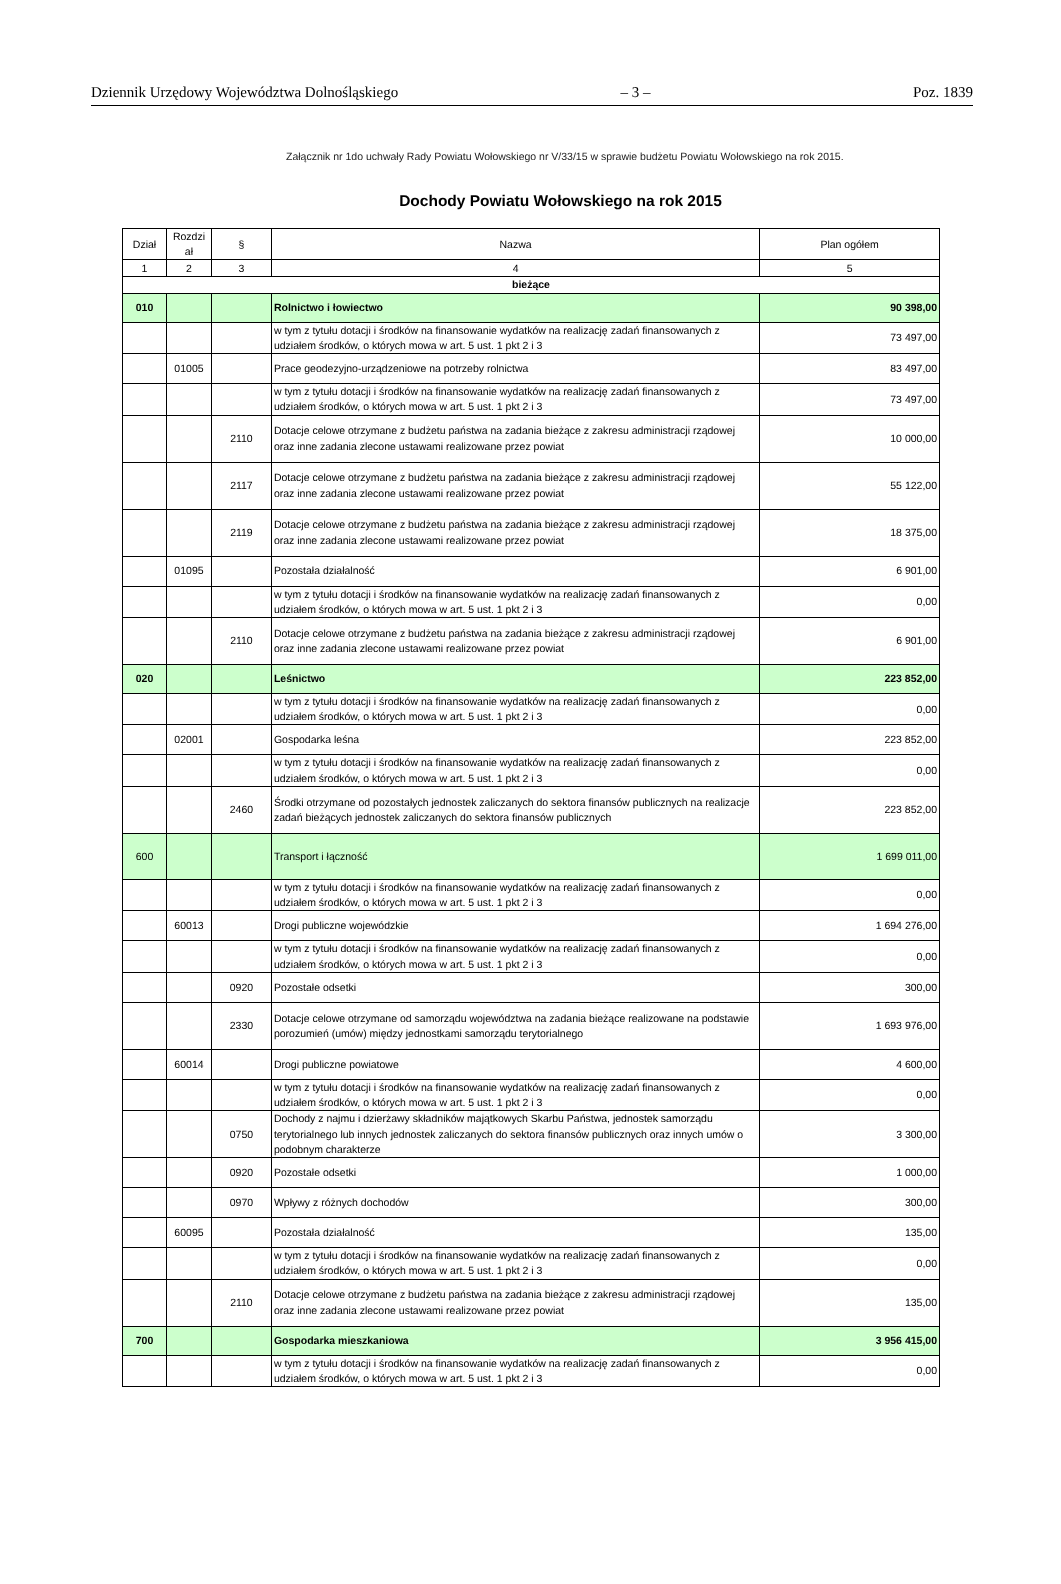Dziennik Urzędowy Województwa Dolnośląskiego – 3 – Poz. 1839
Załącznik nr 1do uchwały Rady Powiatu Wołowskiego nr V/33/15 w sprawie budżetu Powiatu Wołowskiego na rok 2015.
Dochody Powiatu Wołowskiego na rok 2015
| Dział | Rozdzi ał | § | Nazwa | Plan ogółem |
| --- | --- | --- | --- | --- |
| 1 | 2 | 3 | 4 | 5 |
| bieżące | | | | |
| 010 | | | Rolnictwo i łowiectwo | 90 398,00 |
| | | | w tym z tytułu dotacji i środków na finansowanie wydatków na realizację zadań finansowanych z udziałem środków, o których mowa w art. 5 ust. 1 pkt 2 i 3 | 73 497,00 |
| | 01005 | | Prace geodezyjno-urządzeniowe na potrzeby rolnictwa | 83 497,00 |
| | | | w tym z tytułu dotacji i środków na finansowanie wydatków na realizację zadań finansowanych z udziałem środków, o których mowa w art. 5 ust. 1 pkt 2 i 3 | 73 497,00 |
| | | 2110 | Dotacje celowe otrzymane z budżetu państwa na zadania bieżące z zakresu administracji rządowej oraz inne zadania zlecone ustawami realizowane przez powiat | 10 000,00 |
| | | 2117 | Dotacje celowe otrzymane z budżetu państwa na zadania bieżące z zakresu administracji rządowej oraz inne zadania zlecone ustawami realizowane przez powiat | 55 122,00 |
| | | 2119 | Dotacje celowe otrzymane z budżetu państwa na zadania bieżące z zakresu administracji rządowej oraz inne zadania zlecone ustawami realizowane przez powiat | 18 375,00 |
| | 01095 | | Pozostała działalność | 6 901,00 |
| | | | w tym z tytułu dotacji i środków na finansowanie wydatków na realizację zadań finansowanych z udziałem środków, o których mowa w art. 5 ust. 1 pkt 2 i 3 | 0,00 |
| | | 2110 | Dotacje celowe otrzymane z budżetu państwa na zadania bieżące z zakresu administracji rządowej oraz inne zadania zlecone ustawami realizowane przez powiat | 6 901,00 |
| 020 | | | Leśnictwo | 223 852,00 |
| | | | w tym z tytułu dotacji i środków na finansowanie wydatków na realizację zadań finansowanych z udziałem środków, o których mowa w art. 5 ust. 1 pkt 2 i 3 | 0,00 |
| | 02001 | | Gospodarka leśna | 223 852,00 |
| | | | w tym z tytułu dotacji i środków na finansowanie wydatków na realizację zadań finansowanych z udziałem środków, o których mowa w art. 5 ust. 1 pkt 2 i 3 | 0,00 |
| | | 2460 | Środki otrzymane od pozostałych jednostek zaliczanych do sektora finansów publicznych na realizacje zadań bieżących jednostek zaliczanych do sektora finansów publicznych | 223 852,00 |
| 600 | | | Transport i łączność | 1 699 011,00 |
| | | | w tym z tytułu dotacji i środków na finansowanie wydatków na realizację zadań finansowanych z udziałem środków, o których mowa w art. 5 ust. 1 pkt 2 i 3 | 0,00 |
| | 60013 | | Drogi publiczne wojewódzkie | 1 694 276,00 |
| | | | w tym z tytułu dotacji i środków na finansowanie wydatków na realizację zadań finansowanych z udziałem środków, o których mowa w art. 5 ust. 1 pkt 2 i 3 | 0,00 |
| | | 0920 | Pozostałe odsetki | 300,00 |
| | | 2330 | Dotacje celowe otrzymane od samorządu województwa na zadania bieżące realizowane na podstawie porozumień (umów) między jednostkami samorządu terytorialnego | 1 693 976,00 |
| | 60014 | | Drogi publiczne powiatowe | 4 600,00 |
| | | | w tym z tytułu dotacji i środków na finansowanie wydatków na realizację zadań finansowanych z udziałem środków, o których mowa w art. 5 ust. 1 pkt 2 i 3 | 0,00 |
| | | 0750 | Dochody z najmu i dzierżawy składników majątkowych Skarbu Państwa, jednostek samorządu terytorialnego lub innych jednostek zaliczanych do sektora finansów publicznych oraz innych umów o podobnym charakterze | 3 300,00 |
| | | 0920 | Pozostałe odsetki | 1 000,00 |
| | | 0970 | Wpływy z różnych dochodów | 300,00 |
| | 60095 | | Pozostała działalność | 135,00 |
| | | | w tym z tytułu dotacji i środków na finansowanie wydatków na realizację zadań finansowanych z udziałem środków, o których mowa w art. 5 ust. 1 pkt 2 i 3 | 0,00 |
| | | 2110 | Dotacje celowe otrzymane z budżetu państwa na zadania bieżące z zakresu administracji rządowej oraz inne zadania zlecone ustawami realizowane przez powiat | 135,00 |
| 700 | | | Gospodarka mieszkaniowa | 3 956 415,00 |
| | | | w tym z tytułu dotacji i środków na finansowanie wydatków na realizację zadań finansowanych z udziałem środków, o których mowa w art. 5 ust. 1 pkt 2 i 3 | 0,00 |